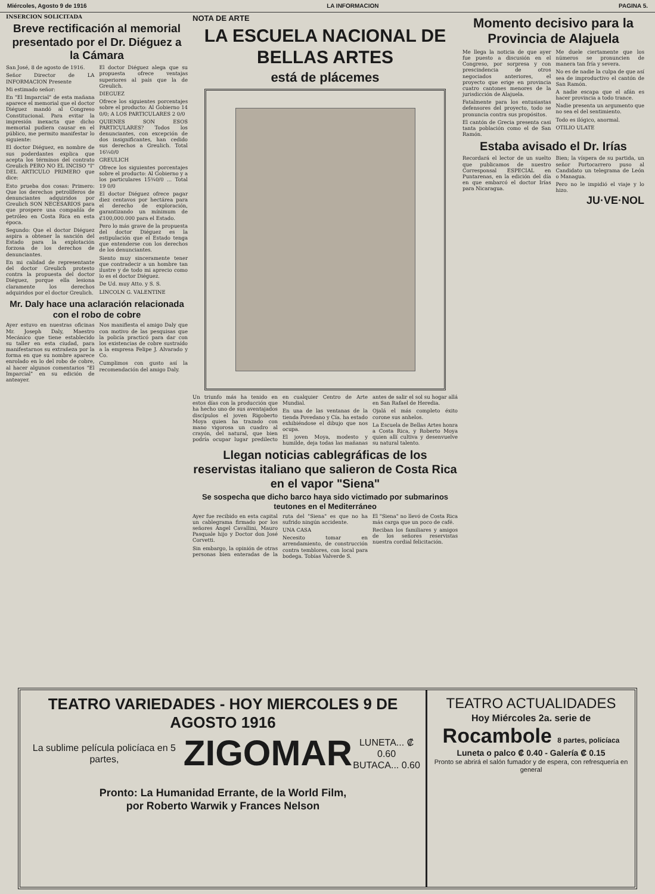Miércoles, Agosto 9 de 1916 LA INFORMACION PAGINA 5.
INSERCION SOLICITADA
Breve rectificación al memorial presentado por el Dr. Diéguez a la Cámara
San José, 8 de agosto de 1916.
Señor Director de LA INFORMACION Presente
Mi estimado señor:
En "El Imparcial" de esta mañana aparece el memorial que el doctor Diéguez mandó al Congreso Constitucional. Para evitar la impresión inexacta que dicho memorial pudiera causar en el público, me permito manifestar lo siguiente:
El doctor Diéguez, en nombre de sus poderdantes explica que acepta los términos del contrato Greulich PERO NO EL INCISO "I" DEL ARTICULO PRIMERO que dice:
Esto prueba dos cosas: Primero: Que los derechos petrolíferos de denunciantes adquiridos por Greulich SON NECESARIOS para que prospere una compañía de petróleo en Costa Rica en esta época.
Segundo: Que el doctor Diéguez aspira a obtener la sanción del Estado para la explotación forzosa de los derechos de denunciantes.
En mi calidad de representante del doctor Greulich protesto contra la propuesta del doctor Diéguez, porque ella lesiona claramente los derechos adquiridos por el doctor Greulich.
El doctor Diéguez alega que su propuesta ofrece ventajas superiores al país que la de Greulich.
DIEGUEZ
Ofrece los siguientes porcentajes sobre el producto: Al Gobierno 14 0/0; A LOS PARTICULARES 2 0/0
QUIENES SON ESOS PARTICULARES? Todos los denunciantes, con excepción de dos insignificantes, han cedido sus derechos a Greulich. Total 16¼0/0
GREULICH
Ofrece los siguientes porcentajes sobre el producto: Al Gobierno y a los particulares 15¾0/0 ... Total 19 0/0
El doctor Diéguez ofrece pagar diez centavos por hectárea para el derecho de exploración, garantizando un mínimum de ₡100,000.000 para el Estado.
Pero lo más grave de la propuesta del doctor Diéguez es la estipulación que el Estado tenga que entenderse con los derechos de los denunciantes.
Siento muy sinceramente tener que contradecir a un hombre tan ilustre y de todo mi aprecio como lo es el doctor Diéguez.
De Ud. muy Atto. y S. S.
LINCOLN G. VALENTINE
Mr. Daly hace una aclaración relacionada con el robo de cobre
Ayer estuvo en nuestras oficinas Mr. Joseph Daly, Maestro Mecánico que tiene establecido su taller en esta ciudad, para manifestarnos su extrañeza por la forma en que su nombre aparece enrolado en lo del robo de cobre, al hacer algunos comentarios "El Imparcial" en su edición de anteayer.
Nos manifiesta el amigo Daly que con motivo de las pesquisas que la policía practicó para dar con los existencias de cobre sustraído a la empresa Felipe J. Alvarado y Co.
Cumplimos con gusto así la recomendación del amigo Daly.
NOTA DE ARTE
LA ESCUELA NACIONAL DE BELLAS ARTES
está de plácemes
Un triunfo más ha tenido en estos días con la producción que ha hecho uno de sus aventajados discípulos el joven Rigoberto Moya quien ha trazado con mano vigorosa un cuadro al crayón, del natural, que bien podría ocupar lugar predilecto en cualquier Centro de Arte Mundial.
En una de las ventanas de la tienda Povedano y Cía. ha estado exhibiéndose el dibujo que nos ocupa.
El joven Moya, modesto y humilde, deja todas las mañanas antes de salir el sol su hogar allá en San Rafael de Heredia.
Ojalá el más completo éxito corone sus anhelos.
La Escuela de Bellas Artes honra a Costa Rica, y Roberto Moya quien allí cultiva y desenvuelve su natural talento.
Llegan noticias cablegráficas de los reservistas italiano que salieron de Costa Rica en el vapor "Siena"
Se sospecha que dicho barco haya sido victimado por submarinos teutones en el Mediterráneo
Ayer fue recibido en esta capital un cablegrama firmado por los señores Angel Cavallini, Mauro Pasquale hijo y Doctor don José Corvetti.
Sin embargo, la opinión de otras personas bien enteradas de la ruta del "Siena" es que no ha sufrido ningún accidente.
UNA CASA
Necesito tomar en arrendamiento, de construcción contra temblores, con local para bodega. Tobías Valverde S.
El "Siena" no llevó de Costa Rica más carga que un poco de café.
Reciban los familiares y amigos de los señores reservistas nuestra cordial felicitación.
Momento decisivo para la Provincia de Alajuela
Me llega la noticia de que ayer fue puesto a discusión en el Congreso, por sorpresa y con prescindencia de otros negociados anteriores, el proyecto que erige en provincia cuatro cantones menores de la jurisdicción de Alajuela.
Fatalmente para los entusiastas defensores del proyecto, todo se pronuncia contra sus propósitos.
El cantón de Grecia presenta casi tanta población como el de San Ramón.
Me duele ciertamente que los números se pronuncien de manera tan fría y severa.
No es de nadie la culpa de que así sea de improductivo el cantón de San Ramón.
A nadie escapa que el afán es hacer provincia a todo trance.
Nadie presenta un argumento que no sea el del sentimiento.
Todo es ilógico, anormal.
OTILIO ULATE
Estaba avisado el Dr. Irías
Recordará el lector de un suelto que publicamos de nuestro Corresponsal ESPECIAL en Puntarenas, en la edición del día en que embarcó el doctor Irías para Nicaragua.
Bien; la víspera de su partida, un señor Portocarrero puso al Candidato un telegrama de León o Managua.
Pero no le impidió el viaje y lo hizo.
JU·VE·NOL
TEATRO VARIEDADES - HOY MIERCOLES 9 DE AGOSTO 1916
La sublime película policíaca en 5 partes, ZIGOMAR LUNETA... ₡ 0.60
BUTACA... 0.60
Pronto: La Humanidad Errante, de la World Film,
por Roberto Warwik y Frances Nelson
TEATRO ACTUALIDADES
Hoy Miércoles 2a. serie de
Rocambole 8 partes, policíaca
Luneta o palco ₡ 0.40 - Galería ₡ 0.15
Pronto se abrirá el salón fumador y de espera, con refresquería en general